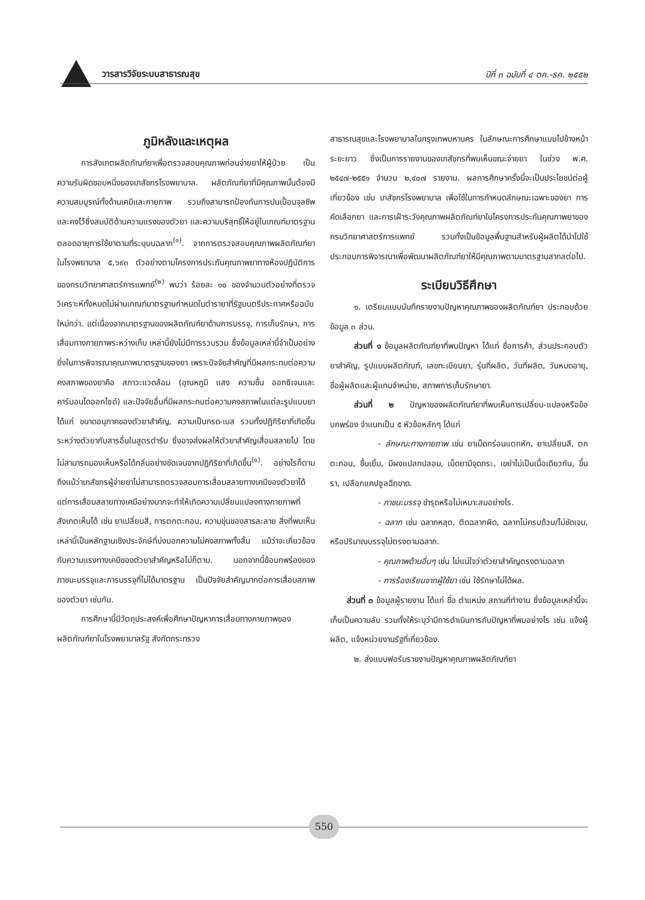วารสารวิจัยระบบสาธารณสุข ปีที่ ๓ ฉบับที่ ๔ ตค.-ธค. ๒๕๕๒
ภูมิหลังและเหตุผล
การสังเกตผลิตภัณฑ์ยาเพื่อตรวจสอบคุณภาพก่อนจ่ายยาให้ผู้ป่วย เป็นความรับผิดชอบหนึ่งของเภสัชกรโรงพยาบาล. ผลิตภัณฑ์ยาที่มีคุณภาพนั้นต้องมีความสมบูรณ์ทั้งด้านเคมีและกายภาพ รวมถึงสามารถป้องกันการปนเปื้อนจุลชีพ และคงไว้ซึ่งสมบัติด้านความแรงของตัวยา และความบริสุทธิ์ให้อยู่ในเกณฑ์มาตรฐาน ตลอดอายุการใช้ยาตามที่ระบุบนฉลาก<sup>(๑)</sup>. จากการตรวจสอบคุณภาพผลิตภัณฑ์ยาในโรงพยาบาล ๕,๖๙๓ ตัวอย่างตามโครงการประกันคุณภาพยาทางห้องปฏิบัติการ ของกรมวิทยาศาสตร์การแพทย์<sup>(๒)</sup> พบว่า ร้อยละ ๑๐ ของจำนวนตัวอย่างที่ตรวจวิเคราะห์ทั้งหมดไม่ผ่านเกณฑ์มาตรฐานกำหนดในตำรายาที่รัฐมนตรีประกาศหรือฉบับใหม่กว่า. แต่เนื่องจากมาตรฐานของผลิตภัณฑ์ยาด้านการบรรจุ, การเก็บรักษา, การเสื่อมทางกายภาพระหว่างเก็บ เหล่านี้ยังไม่มีการรวบรวม ซึ่งข้อมูลเหล่านี้จำเป็นอย่างยิ่งในการพิจารณาคุณภาพมาตรฐานของยา เพราะปัจจัยสำคัญที่มีผลกระทบต่อความคงสภาพของยาคือ สภาวะแวดล้อม (อุณหภูมิ แสง ความชื้น ออกซิเจนและคาร์บอนไดออกไซด์) และปัจจัยอื่นที่มีผลกระทบต่อความคงสภาพในแต่ละรูปแบบยา ได้แก่ ขนาดอนุภาคของตัวยาสำคัญ, ความเป็นกรด-เบส รวมทั้งปฏิกิริยาที่เกิดขึ้นระหว่างตัวยากับสารอื่นในสูตรตำรับ ซึ่งอาจส่งผลให้ตัวยาสำคัญเสื่อมสลายไป โดยไม่สามารถมองเห็นหรือได้กลิ่นอย่างชัดเจนจากปฏิกิริยาที่เกิดขึ้น<sup>(๑)</sup>. อย่างไรก็ตาม ถึงแม้ว่าเภสัชกรผู้จ่ายยาไม่สามารถตรวจสอบการเสื่อมสลายทางเคมีของตัวยาได้ แต่การเสื่อมสลายทางเคมีอย่างมากจะทำให้เกิดความเปลี่ยนแปลงทางกายภาพที่สังเกตเห็นได้ เช่น ยาเปลี่ยนสี, การตกตะกอน, ความขุ่นของสารละลาย สิ่งที่พบเห็นเหล่านี้เป็นหลักฐานเชิงประจักษ์ที่บ่งบอกความไม่คงสภาพทั้งสิ้น แม้ว่าจะเกี่ยวข้องกับความแรงทางเคมีของตัวยาสำคัญหรือไม่ก็ตาม. นอกจากนี้ข้อบกพร่องของภาชนะบรรจุและการบรรจุที่ไม่ได้มาตรฐาน เป็นปัจจัยสำคัญมากต่อการเสื่อมสภาพของตัวยา เช่นกัน.
การศึกษานี้มีวัตถุประสงค์เพื่อศึกษาปัญหาการเสื่อมทางกายภาพของผลิตภัณฑ์ยาในโรงพยาบาลรัฐ สังกัดกระทรวง
สาธารณสุขและโรงพยาบาลในกรุงเทพมหานคร ในลักษณะการศึกษาแบบไปข้างหน้าระยะยาว ซึ่งเป็นการรายงานของเภสัชกรที่พบเห็นขณะจ่ายยา ในช่วง พ.ศ. ๒๕๔๗-๒๕๕๑ จำนวน ๒,๔๐๗ รายงาน. ผลการศึกษาครั้งนี้จะเป็นประโยชน์ต่อผู้เกี่ยวข้อง เช่น เภสัชกรโรงพยาบาล เพื่อใช้ในการกำหนดลักษณะเฉพาะของยา การคัดเลือกยา และการเฝ้าระวังคุณภาพผลิตภัณฑ์ยาในโครงการประกันคุณภาพยาของกรมวิทยาศาสตร์การแพทย์ รวมทั้งเป็นข้อมูลพื้นฐานสำหรับผู้ผลิตได้นำไปใช้ประกอบการพิจารณาเพื่อพัฒนาผลิตภัณฑ์ยาให้มีคุณภาพตามมาตรฐานสากลต่อไป.
ระเบียบวิธีศึกษา
๑. เตรียมแบบบันทึกรายงานปัญหาคุณภาพของผลิตภัณฑ์ยา ประกอบด้วยข้อมูล ๓ ส่วน.
ส่วนที่ ๑ ข้อมูลผลิตภัณฑ์ยาที่พบปัญหา ได้แก่ ชื่อการค้า, ส่วนประกอบตัวยาสำคัญ, รูปแบบผลิตภัณฑ์, เลขทะเบียนยา, รุ่นที่ผลิต, วันที่ผลิต, วันหมดอายุ, ชื่อผู้ผลิตและผู้แทนจำหน่าย, สภาพการเก็บรักษายา.
ส่วนที่ ๒ ปัญหาของผลิตภัณฑ์ยาที่พบเห็นการเปลี่ยน-แปลงหรือข้อบกพร่อง จำแนกเป็น ๕ หัวข้อหลักๆ ได้แก่
- ลักษณะทางกายภาพ เช่น ยาเม็ดกร่อนแตกหัก, ยาเปลี่ยนสี, ตกตะกอน, ชื้นเยิ้ม, มีผงแปลกปลอม, เม็ดยามีจุดกระ, เขย่าไม่เป็นเนื้อเดียวกัน, ขึ้นรา, เปลือกแคปซูลฉีกขาด.
- ภาชนะบรรจุ ชำรุดหรือไม่เหมาะสมอย่างไร.
- ฉลาก เช่น ฉลากหลุด, ติดฉลากผิด, ฉลากไม่ครบถ้วน/ไม่ชัดเจน, หรือปริมาณบรรจุไม่ตรงตามฉลาก.
- คุณภาพด้านอื่นๆ เช่น ไม่แน่ใจว่าตัวยาสำคัญตรงตามฉลาก
- การร้องเรียนจากผู้ใช้ยา เช่น ใช้รักษาไม่ได้ผล.
ส่วนที่ ๓ ข้อมูลผู้รายงาน ได้แก่ ชื่อ ตำแหน่ง สถานที่ทำงาน ซึ่งข้อมูลเหล่านี้จะเก็บเป็นความลับ รวมทั้งให้ระบุว่ามีการดำเนินการกับปัญหาที่พบอย่างไร เช่น แจ้งผู้ผลิต, แจ้งหน่วยงานรัฐที่เกี่ยวข้อง.
๒. ส่งแบบฟอร์มรายงานปัญหาคุณภาพผลิตภัณฑ์ยา
550